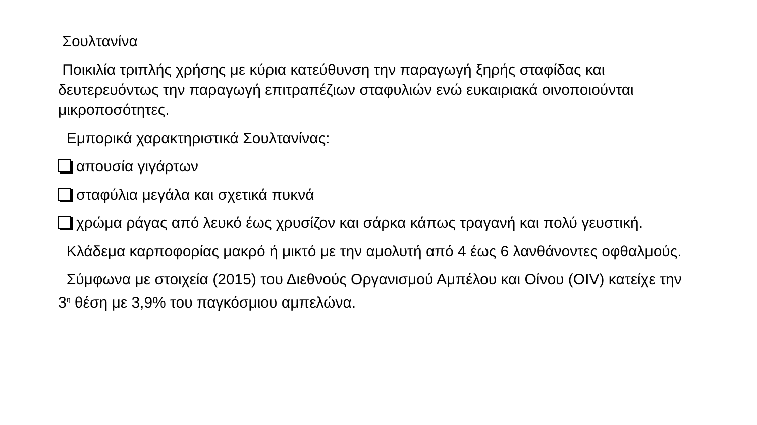Σουλτανίνα
Ποικιλία τριπλής χρήσης με κύρια κατεύθυνση την παραγωγή ξηρής σταφίδας και δευτερευόντως την παραγωγή επιτραπέζιων σταφυλιών ενώ ευκαιριακά οινοποιούνται μικροποσότητες.
Εμπορικά χαρακτηριστικά Σουλτανίνας:
απουσία γιγάρτων
σταφύλια μεγάλα και σχετικά πυκνά
χρώμα ράγας από λευκό έως χρυσίζον και σάρκα κάπως τραγανή και πολύ γευστική.
Κλάδεμα καρποφορίας μακρό ή μικτό με την αμολυτή από 4 έως 6 λανθάνοντες οφθαλμούς.
Σύμφωνα με στοιχεία (2015) του Διεθνούς Οργανισμού Αμπέλου και Οίνου (OIV) κατείχε την 3<sup>η</sup> θέση με 3,9% του παγκόσμιου αμπελώνα.